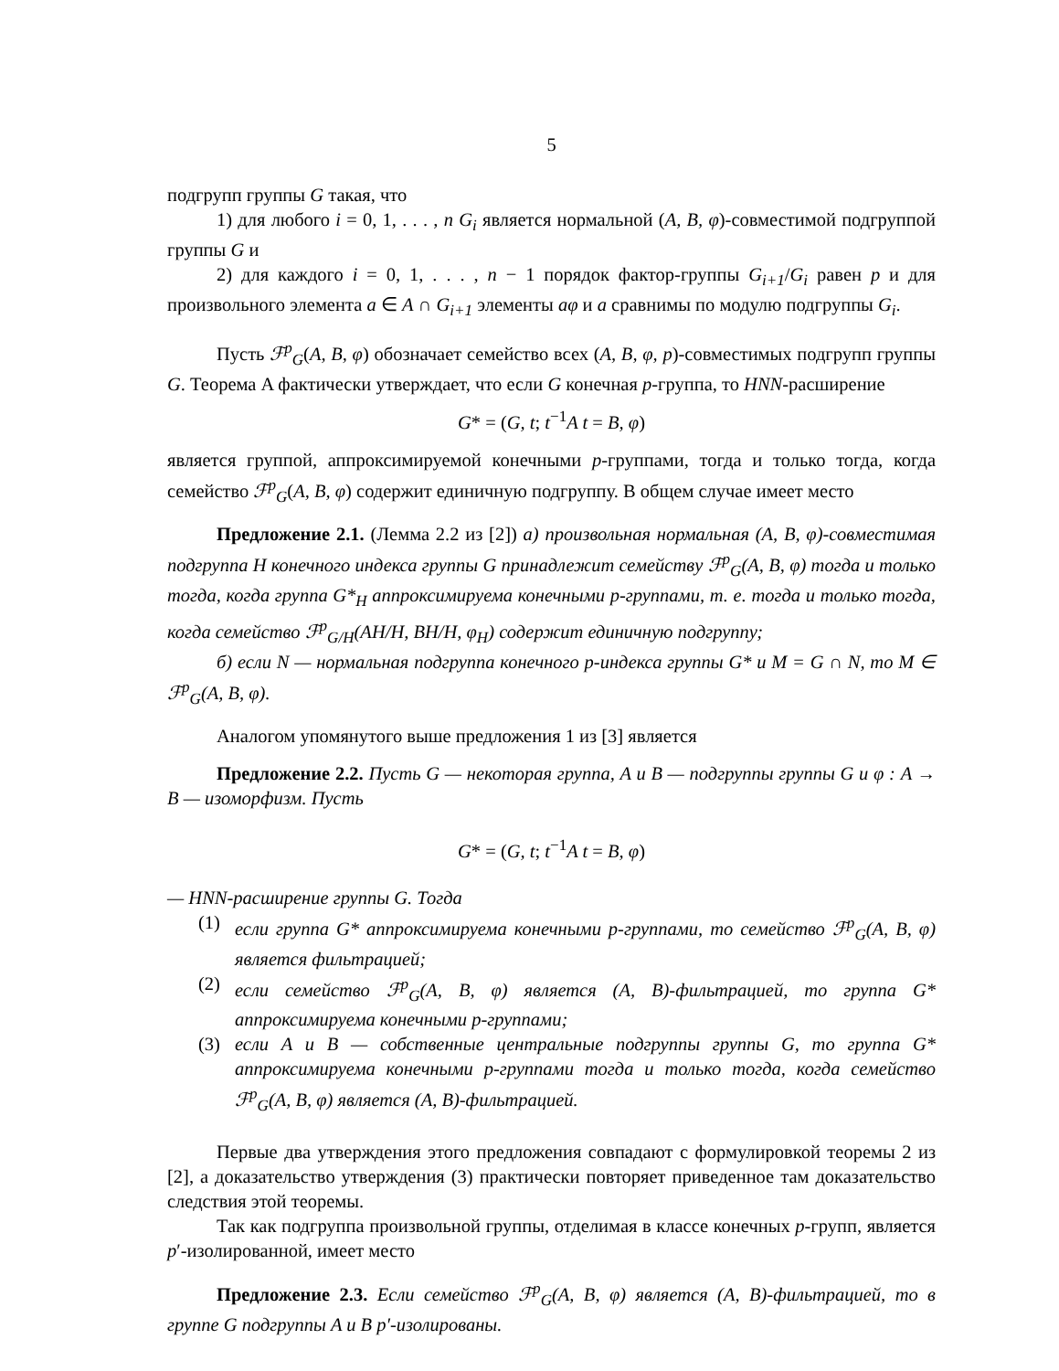5
подгрупп группы G такая, что
1) для любого i = 0, 1, . . . , n G<sub>i</sub> является нормальной (A, B, φ)-совместимой подгруппой группы G и
2) для каждого i = 0, 1, . . . , n − 1 порядок фактор-группы G<sub>i+1</sub>/G<sub>i</sub> равен p и для произвольного элемента a ∈ A ∩ G<sub>i+1</sub> элементы aφ и a сравнимы по модулю подгруппы G<sub>i</sub>.
Пусть ℱ<sup>p</sup><sub>G</sub>(A, B, φ) обозначает семейство всех (A, B, φ, p)-совместимых подгрупп группы G. Теорема A фактически утверждает, что если G конечная p-группа, то HNN-расширение
G* = (G, t; t<sup>−1</sup>A t = B, φ)
является группой, аппроксимируемой конечными p-группами, тогда и только тогда, когда семейство ℱ<sup>p</sup><sub>G</sub>(A, B, φ) содержит единичную подгруппу. В общем случае имеет место
Предложение 2.1. (Лемма 2.2 из [2]) а) произвольная нормальная (A, B, φ)-совместимая подгруппа H конечного индекса группы G принадлежит семейству ℱ<sup>p</sup><sub>G</sub>(A, B, φ) тогда и только тогда, когда группа G*<sub>H</sub> аппроксимируема конечными p-группами, т. е. тогда и только тогда, когда семейство ℱ<sup>p</sup><sub>G/H</sub>(AH/H, BH/H, φ<sub>H</sub>) содержит единичную подгруппу;
б) если N — нормальная подгруппа конечного p-индекса группы G* и M = G ∩ N, то M ∈ ℱ<sup>p</sup><sub>G</sub>(A, B, φ).
Аналогом упомянутого выше предложения 1 из [3] является
Предложение 2.2. Пусть G — некоторая группа, A и B — подгруппы группы G и φ : A → B — изоморфизм. Пусть
G* = (G, t; t<sup>−1</sup>A t = B, φ)
— HNN-расширение группы G. Тогда
(1) если группа G* аппроксимируема конечными p-группами, то семейство ℱ<sup>p</sup><sub>G</sub>(A, B, φ) является фильтрацией;
(2) если семейство ℱ<sup>p</sup><sub>G</sub>(A, B, φ) является (A, B)-фильтрацией, то группа G* аппроксимируема конечными p-группами;
(3) если A и B — собственные центральные подгруппы группы G, то группа G* аппроксимируема конечными p-группами тогда и только тогда, когда семейство ℱ<sup>p</sup><sub>G</sub>(A, B, φ) является (A, B)-фильтрацией.
Первые два утверждения этого предложения совпадают с формулировкой теоремы 2 из [2], а доказательство утверждения (3) практически повторяет приведенное там доказательство следствия этой теоремы.
Так как подгруппа произвольной группы, отделимая в классе конечных p-групп, является p′-изолированной, имеет место
Предложение 2.3. Если семейство ℱ<sup>p</sup><sub>G</sub>(A, B, φ) является (A, B)-фильтрацией, то в группе G подгруппы A и B p′-изолированы.